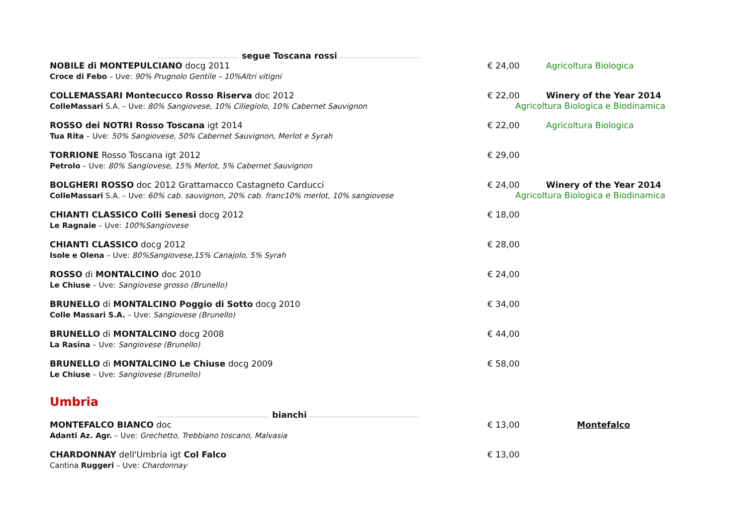segue Toscana rossi
NOBILE di MONTEPULCIANO docg 2011
Croce di Febo – Uve: 90% Prugnolo Gentile – 10%Altri vitigni
€ 24,00 Agricoltura Biologica
COLLEMASSARI Montecucco Rosso Riserva doc 2012
ColleMassari S.A. – Uve: 80% Sangiovese, 10% Ciliegiolo, 10% Cabernet Sauvignon
€ 22,00
Winery of the Year 2014
Agricoltura Biologica e Biodinamica
ROSSO dei NOTRI Rosso Toscana igt 2014
Tua Rita – Uve: 50% Sangiovese, 50% Cabernet Sauvignon, Merlot e Syrah
€ 22,00 Agricoltura Biologica
TORRIONE Rosso Toscana igt 2012
Petrolo – Uve: 80% Sangiovese, 15% Merlot, 5% Cabernet Sauvignon
€ 29,00
BOLGHERI ROSSO doc 2012 Grattamacco Castagneto Carducci
ColleMassari S.A. – Uve: 60% cab. sauvignon, 20% cab. franc10% merlot, 10% sangiovese
€ 24,00 Winery of the Year 2014
Agricoltura Biologica e Biodinamica
CHIANTI CLASSICO Colli Senesi docg 2012
Le Ragnaie – Uve: 100%Sangiovese
€ 18,00
CHIANTI CLASSICO docg 2012
Isole e Olena – Uve: 80%Sangiovese,15% Canajolo, 5% Syrah
€ 28,00
ROSSO di MONTALCINO doc 2010
Le Chiuse – Uve: Sangiovese grosso (Brunello)
€ 24,00
BRUNELLO di MONTALCINO Poggio di Sotto docg 2010
Colle Massari S.A. – Uve: Sangiovese (Brunello)
€ 34,00
BRUNELLO di MONTALCINO docg 2008
La Rasina – Uve: Sangiovese (Brunello)
€ 44,00
BRUNELLO di MONTALCINO Le Chiuse docg 2009
Le Chiuse – Uve: Sangiovese (Brunello)
€ 58,00
Umbria
bianchi
MONTEFALCO BIANCO doc
Adanti Az. Agr. – Uve: Grechetto, Trebbiano toscano, Malvasia
€ 13,00 Montefalco
CHARDONNAY dell'Umbria igt Col Falco
Cantina Ruggeri – Uve: Chardonnay
€ 13,00